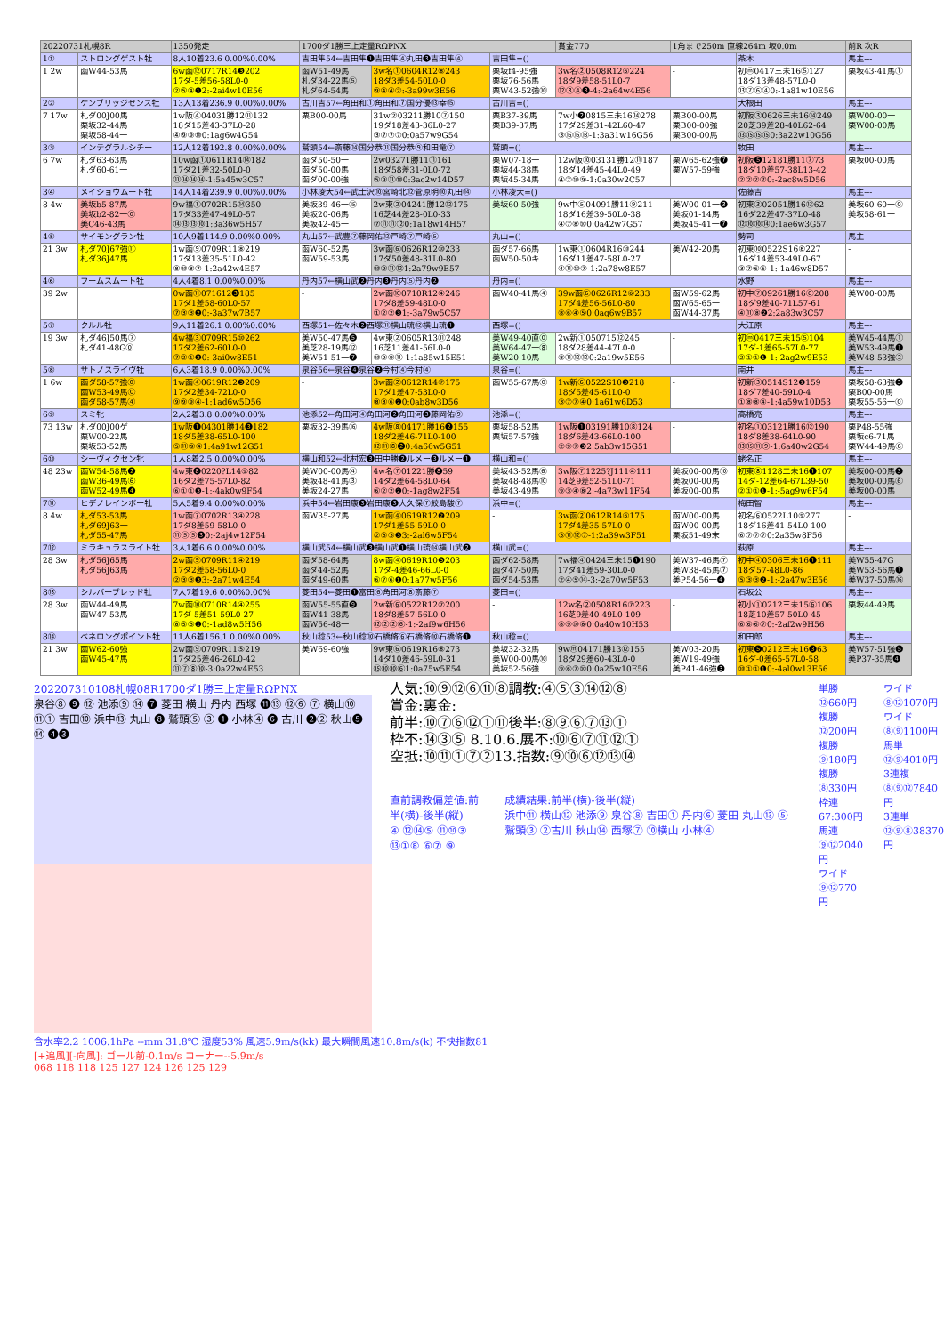| 20220731札幌8R | | 1350発走 | 1700ダ1勝三上定量RΩPNX | | | 賞金770 | 1角まで250m 直線264m 坂0.0m | | 前R 次R |
| 1① | ストロングゲスト牡 | 8人10着23.6 0.00%0.00% | 吉田隼54←吉田隼❶吉田隼④丸田❸吉田隼④ | | 吉田隼=() | | | 茶木 | 馬主--- |
| 1 2w | 函W44-53馬 | 6w函⑫0717R14❸202 17ダ-5差56-58L0-0 ②⑤④❶2:-2ai4w10E56 | 函W51-49馬 札ダ34-22馬⑤ 札ダ64-54馬 | 3w名①0604R12⑧243 18ダ3差54-50L0-0 ⑨④④②:-3a99w3E56 | 栗坂f4-95強 栗坂76-56馬 栗W43-52強⑩ | 3w名②0508R12⑥224 18ダ9差58-51L0-7 ⑫③④❸-4:-2a64w4E56 | - | 初ⓜ0417三未16⑤127 18ダ13差48-57L0-0 ⑬⑦⑥④0:-1a81w10E56 | 栗坂43-41馬① |
| 2② | ケンブリッジセンス牡 | 13人13着236.9 0.00%0.00% | 古川吉57←角田和①角田和⑦国分優⑬幸⑮ | | 古川吉=() | | | 大根田 | 馬主--- |
| 7 17w | 札ダ00J00馬 栗坂32-44馬 栗坂58-44一 | 1w阪④04031勝12⑪132 18ダ15差43-37L0-28 ④⑨⑨⑩0:1ag6w4G54 | 栗B00-00馬 | 31w②03211勝10⑦150 19ダ18差43-36L0-27 ③⑦⑦⑦0:0a57w9G54 | 栗B37-39馬 栗B39-37馬 | 7w小❷0815三未16⑭278 17ダ29差31-42L60-47 ③⑯⑮⑬-1:3a31w16G56 | 栗B00-00馬 栗B00-00強 栗B00-00馬 | 初阪③0626三未16⑭249 20芝39差28-40L62-64 ⑬⑮⑮⑮0:3a22w10G56 | 栗W00-00一 栗W00-00馬 |
| 3③ | インテグラルシチー | 12人12着192.8 0.00%0.00% | 鷲頭54←斎藤⑭国分恭⑪国分恭⑨和田竜⑦ | | 鷲頭=() | | | 牧田 | 馬主--- |
| 6 7w | 札ダ63-63馬 札ダ60-61一 | 10w函①0611R14⑭182 17ダ21差32-50L0-0 ⑪⑭⑭⑭-1:5a45w3C57 | 函ダ50-50一 函ダ50-00馬 函ダ00-00強 | 2w03271勝11⑪161 18ダ58差31-0L0-72 ⑤⑨⑪⑩0:3ac2w14D57 | 栗W07-18一 栗坂44-38馬 栗坂45-34馬 | 12w阪⑩03131勝12⑪187 18ダ14差45-44L0-49 ④⑦⑩⑨-1:0a30w2C57 | 栗W65-62強❼ 栗W57-59強 | 初阪❺12181勝11⑦73 18ダ10差57-38L13-42 ②②②⑦0:-2ac8w5D56 | 栗坂00-00馬 |
| 3④ | メイショウムート牡 | 14人14着239.9 0.00%0.00% | 小林凌大54←武士沢⑩宮崎北⑫菅原明⑩丸田⑭ | | 小林凌大=() | | | 佐藤吉 | 馬主--- |
| 8 4w | 美坂b5-87馬 美坂b2-82一⓪ 美C46-43馬 | 9w福①0702R15⑭350 17ダ33差47-49L0-57 ⑭⑬⑬⑩1:3a36w5H57 | 美坂39-46一⑮ 美坂20-06馬 美坂42-45一 | 2w東②04241勝12⑫175 16芝44差28-0L0-33 ⑦⑪⑪⑫0:1a18w14H57 | 美坂60-50強 | 9w中⑤04091勝11⑨211 18ダ16差39-50L0-38 ④⑦⑧⑩0:0a42w7G57 | 美W00-01一❸ 美坂01-14馬 美坂45-41一❼ | 初東③02051勝16⑬62 16ダ22差47-37L0-48 ⑫⑩⑩⑭0:1ae6w3G57 | 美坂60-60一⓪ 美坂58-61一 |
| 4⑤ | サイモングラン牡 | 10人9着114.9 0.00%0.00% | 丸山57←武豊⑦藤岡佑⑫戸崎⑦戸崎⑤ | | 丸山=() | | | 勢司 | 馬主--- |
| 21 3w | 札ダ70J67強⑪ 札ダ36J47馬 | 1w函⑨0709R11⑧219 17ダ13差35-51L0-42 ⑧⑩⑧⑦-1:2a42w4E57 | 函W60-52馬 函W59-53馬 | 3w函⑥0626R12⑩233 17ダ50差48-31L0-80 ⑩⑨⑪⑫1:2a79w9E57 | 函ダ57-66馬 函W50-50キ | 1w東①0604R16⑩244 16ダ11差47-58L0-27 ④⑪⑩⑦-1:2a78w8E57 | 美W42-20馬 | 初東⑩0522S16⑧227 16ダ14差53-49L0-67 ③⑦⑥⑤-1:-1a46w8D57 | - |
| 4⑥ | フームスムート牡 | 4人4着8.1 0.00%0.00% | 丹内57←横山武❷丹内❸丹内⑤丹内❷ | | 丹内=() | | | 水野 | 馬主--- |
| 39 2w | | 0w函⑪071612❸185 17ダ1差58-60L0-57 ⑦③③❷0:-3a37w7B57 | - | 2w函⑩0710R12④246 17ダ8差59-48L0-0 ①②②❸1:-3a79w5C57 | 函W40-41馬④ | 39w函⑥0626R12⑥233 17ダ4差56-56L0-80 ⑧⑥④⑤0:0aq6w9B57 | 函W59-62馬 函W65-65一 函W44-37馬 | 初中⑦09261勝16⑥208 18ダ9差40-71L57-61 ④⑪⑧❷2:2a83w3C57 | 美W00-00馬 |
| 5⑦ | クルル牡 | 9人11着26.1 0.00%0.00% | 西塚51←佐々木❷西塚⑪横山琉⑫横山琉❶ | | 西塚=() | | | 大江原 | 馬主--- |
| 19 3w | 札ダ46J50馬⑦ 札ダ41-48G⓪ | 4w福③0709R15⑩262 17ダ2差62-60L0-0 ⑦②①❷0:-3ai0w8E51 | 美W50-47馬❺ 美芝28-19馬⑫ 美W51-51一❼ | 4w東②0605R13⑪248 16芝11差41-56L0-0 ⑩⑨⑨⑪-1:1a85w15E51 | 美W49-40直⓪ 美W64-47一⑧ 美W20-10馬 | 2w新①050715⑫245 18ダ28差44-47L0-0 ⑧⑪⑫⑫0:2a19w5E56 | - | 初ⓜ0417三未15⑤104 17ダ-1差65-57L0-77 ②①①❶-1:-2ag2w9E53 | 美W45-44馬① 美W53-49馬❶ 美W48-53強② |
| 5⑧ | サトノスライヴ牡 | 6人3着18.9 0.00%0.00% | 泉谷56←泉谷❹泉谷❷今村④今村④ | | 泉谷=() | | | 南井 | 馬主--- |
| 1 6w | 函ダ58-57強⓪ 函W53-49馬⓪ 函ダ58-57馬④ | 1w函④0619R12❸209 17ダ2差34-72L0-0 ⑨⑨⑨④-1:1ad6w5D56 | - | 3w函②0612R14⑦175 17ダ1差47-53L0-0 ⑧⑧⑥❷0:0ab8w3D56 | 函W55-67馬⓪ | 1w新⑥0522S10❸218 18ダ5差45-61L0-0 ③⑦⑦④0:1a61w6D53 | - | 初新③0514S12❶159 18ダ7差40-59L0-4 ①⑧⑧④-1:4a59w10D53 | 栗坂58-63強❸ 栗B00-00馬 栗坂55-56一⓪ |
| 6⑨ | スミ牝 | 2人2着3.8 0.00%0.00% | 池添52←角田河④角田河❷角田河❸藤岡佑⑨ | | 池添=() | | | 高橋亮 | 馬主--- |
| 73 13w | 札ダ00J00ゲ 栗W00-22馬 栗坂53-52馬 | 1w阪❶04301勝14❸182 18ダ5差38-65L0-100 ⑤⑪⑨④1:4a91w12G51 | 栗坂32-39馬⑯ | 4w阪⑧04171勝16❷155 18ダ2差46-71L0-100 ⑫⑪⑧❷0:4a66w5G51 | 栗坂58-52馬 栗坂57-57強 | 1w阪❶03191勝10⑧124 18ダ6差43-66L0-100 ②⑨⑦❸2:5ab3w15G51 | - | 初名①03121勝16⑫190 18ダ8差38-64L0-90 ⑬⑮⑪⑨-1:6a40w2G54 | 栗P48-55強 栗坂c6-71馬 栗W44-49馬⑥ |
| 6⑩ | シーヴィクセン牝 | 1人8着2.5 0.00%0.00% | 横山和52←北村宏❸田中勝❷ルメー❸ルメー❶ | | 横山和=() | | | 蛯名正 | 馬主--- |
| 48 23w | 函W54-58馬❷ 函W36-49馬⑥ 函W52-49馬❹ | 4w東❽0220?L14⑨82 16ダ2差75-57L0-82 ⑥①①❸-1:-4ak0w9F54 | 美W00-00馬④ 美坂48-41馬③ 美坂24-27馬 | 4w名⑦01221勝❽59 14ダ2差64-58L0-64 ⑥②②❷0:-1ag8w2F54 | 美坂43-52馬⑥ 美坂48-48馬⑩ 美坂43-49馬 | 3w阪⑦1225?J111④111 14芝9差52-51L0-71 ⑨③④⑧2:-4a73w11F54 | 美坂00-00馬⑩ 美坂00-00馬 美坂00-00馬 | 初東⑧1128二未16❶107 14ダ-12差64-67L39-50 ②①①❶-1:-5ag9w6F54 | 美坂00-00馬❸ 美坂00-00馬⑥ 美坂00-00馬 |
| 7⑪ | ヒデノレインボー牡 | 5人5着9.4 0.00%0.00% | 浜中54←岩田康❸岩田康❸大久保⑦鮫島駿⑦ | | 浜中=() | | | 梅田智 | 馬主--- |
| 8 4w | 札ダ53-53馬 札ダ69J63一 札ダ55-47馬 | 1w函⑦0702R13④228 17ダ8差59-58L0-0 ⑪⑤⑤❸0:-2aj4w12F54 | 函W35-27馬 | 1w函④0619R12❷209 17ダ1差55-59L0-0 ②③③❸3:-2al6w5F54 | - | 3w函②0612R14⑥175 17ダ4差35-57L0-0 ③⑪⑫⑦-1:2a39w3F51 | 函W00-00馬 函W00-00馬 栗坂51-49末 | 初名⑥0522L10⑨277 18ダ16差41-54L0-100 ⑥⑦⑦⑦0:2a35w8F56 | - |
| 7⑫ | ミラキュラスライト牡 | 3人1着6.6 0.00%0.00% | 横山武54←横山武❸横山武❶横山琉⑭横山武❷ | | 横山武=() | | | 萩原 | 馬主--- |
| 28 3w | 札ダ56J65馬 札ダ56J63馬 | 2w函⑨0709R11④219 17ダ2差58-56L0-0 ②③③❸3:-2a71w4E54 | 函ダ58-64馬 函ダ44-52馬 函ダ49-60馬 | 8w函④0619R10❸203 17ダ-4差46-66L0-0 ⑥⑦⑥❶0:1a77w5F56 | 函ダ62-58馬 函ダ47-50馬 函ダ54-53馬 | 7w福④0424三未15❶190 17ダ41差59-30L0-0 ②④⑤⑭-3:-2a70w5F53 | 美W37-46馬⑦ 美W38-45馬⑦ 美P54-56一❹ | 初中④0306三未16❶111 18ダ57-48L0-86 ⑤③③❷-1:-2a47w3E56 | 美W55-47G 美W53-56馬❶ 美W37-50馬⑯ |
| 8⑬ | シルバーブレッド牡 | 7人7着19.6 0.00%0.00% | 菱田54←菱田❶富田⑥角田河⑧斎藤⑦ | | 菱田=() | | | 石坂公 | 馬主--- |
| 28 3w | 函W44-49馬 函W47-53馬 | 7w函⑩0710R14④255 17ダ-5差51-59L0-27 ⑧⑤③❶0:-1ad8w5H56 | 函W55-55直❾ 函W41-38馬 函W56-48一 | 2w新⑥0522R12⑦200 18ダ8差57-56L0-0 ⑫②②⑥-1:-2af9w6H56 | - | 12w名②0508R16⑦223 16芝9差40-49L0-109 ⑧⑨⑩⑧0:0a40w10H53 | - | 初小①0212三未15⑥106 18芝10差57-50L0-45 ⑥⑥⑥⑦0:-2af2w9H56 | 栗坂44-49馬 |
| 8⑭ | ベネロングポイント牡 | 11人6着156.1 0.00%0.00% | 秋山稔53←秋山稔⑩石橋脩⑥石橋脩⑩石橋脩❶ | | 秋山稔=() | | | 和田郎 | 馬主--- |
| 21 3w | 函W62-60強 函W45-47馬 | 2w函⑨0709R11⑤219 17ダ25差46-26L0-42 ⑪⑦⑧⑩-3:0a22w4E53 | 美W69-60強 | 9w東⑥0619R16⑧273 14ダ10差46-59L0-31 ⑮⑩⑩⑥1:0a75w5E54 | 美坂32-32馬 美W00-00馬⑩ 美坂52-56強 | 9wⓜ04171勝13⑫155 18ダ29差60-43L0-0 ⑨⑥⑦⑩0:0a25w10E56 | 美W03-20馬 美W19-49強 美P41-46強❸ | 初東❺0212三未16❸63 16ダ-0差65-57L0-58 ⑩①①❶0:-4al0w13E56 | 美W57-51強❺ 美P37-35馬❹ |
202207310108札幌08R1700ダ1勝三上定量RΩPNX
泉谷⑧ ❾ ⑫ 池添⑨ ⑭ ❼ 菱田 横山 丹内 西塚 ⓫⑬ ⑫⑥ ⑦ 横山⑩ ⑪① 吉田⑩ 浜中⑬ 丸山 ❽ 鷲頭⑤ ③ ❶ 小林④ ❻ 古川 ❷② 秋山❺ ⑭ ❹❸
人気:⑩⑨⑫⑥⑪⑧調教:④⑤③⑭⑫⑧
賞金:裏金:
前半:⑩⑦⑥⑫①⑪後半:⑧⑨⑥⑦⑬①
枠不:⑭③⑤ 8.10.6.展不:⑩⑥⑦⑪⑫①
空抵:⑩⑪①⑦②13.指数:⑨⑩⑥⑫⑬⑭
直前調教偏差値:前半(横)-後半(縦)
④ ⑫⑭⑤ ⑪⑩③ ⑬①⑧ ⑥⑦ ⑨
成績結果:前半(横)-後半(縦)
浜中⑪ 横山⑫ 池添⑨ 泉谷⑧ 吉田① 丹内⑥ 菱田 丸山⑬ ⑤ 鷲頭③ ②古川 秋山⑭ 西塚⑦ ⑩横山 小林④
単勝⑫660円
複勝⑫200円
複勝⑨180円
複勝⑧330円
枠連67:300円
馬連⑨⑫2040円
ワイド⑨⑫770円
ワイド⑧⑫1070円
ワイド⑧⑨1100円
馬単⑫⑨4010円
3連複⑧⑨⑫7840円
3連単⑫⑨⑧38370円
含水率2.2 1006.1hPa --mm 31.8℃ 湿度53% 風速5.9m/s(kk) 最大瞬間風速10.8m/s(k) 不快指数81
[+追風][-向風]: ゴール前-0.1m/s コーナー--5.9m/s
068 118 118 125 127 124 126 125 129